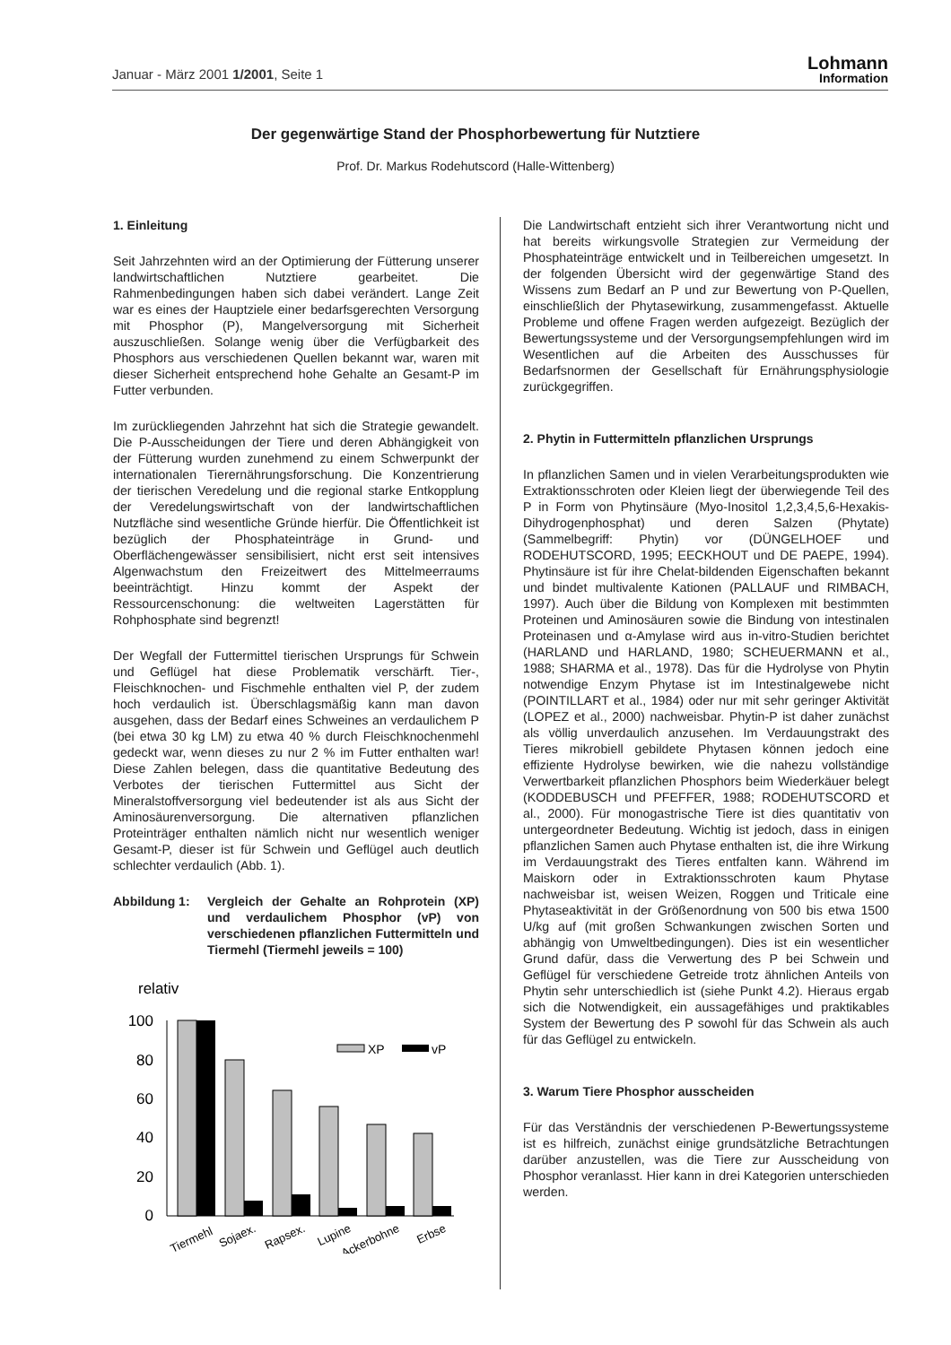Januar - März 2001 1/2001, Seite 1
Lohmann
Information
Der gegenwärtige Stand der Phosphorbewertung für Nutztiere
Prof. Dr. Markus Rodehutscord (Halle-Wittenberg)
1. Einleitung
Seit Jahrzehnten wird an der Optimierung der Fütterung unserer landwirtschaftlichen Nutztiere gearbeitet. Die Rahmenbedingungen haben sich dabei verändert. Lange Zeit war es eines der Hauptziele einer bedarfsgerechten Versorgung mit Phosphor (P), Mangelversorgung mit Sicherheit auszuschließen. Solange wenig über die Verfügbarkeit des Phosphors aus verschiedenen Quellen bekannt war, waren mit dieser Sicherheit entsprechend hohe Gehalte an Gesamt-P im Futter verbunden.
Im zurückliegenden Jahrzehnt hat sich die Strategie gewandelt. Die P-Ausscheidungen der Tiere und deren Abhängigkeit von der Fütterung wurden zunehmend zu einem Schwerpunkt der internationalen Tierernährungsforschung. Die Konzentrierung der tierischen Veredelung und die regional starke Entkopplung der Veredelungswirtschaft von der landwirtschaftlichen Nutzfläche sind wesentliche Gründe hierfür. Die Öffentlichkeit ist bezüglich der Phosphateinträge in Grund- und Oberflächengewässer sensibilisiert, nicht erst seit intensives Algenwachstum den Freizeitwert des Mittelmeerraums beeinträchtigt. Hinzu kommt der Aspekt der Ressourcenschonung: die weltweiten Lagerstätten für Rohphosphate sind begrenzt!
Der Wegfall der Futtermittel tierischen Ursprungs für Schwein und Geflügel hat diese Problematik verschärft. Tier-, Fleischknochen- und Fischmehle enthalten viel P, der zudem hoch verdaulich ist. Überschlagsmäßig kann man davon ausgehen, dass der Bedarf eines Schweines an verdaulichem P (bei etwa 30 kg LM) zu etwa 40 % durch Fleischknochenmehl gedeckt war, wenn dieses zu nur 2 % im Futter enthalten war! Diese Zahlen belegen, dass die quantitative Bedeutung des Verbotes der tierischen Futtermittel aus Sicht der Mineralstoffversorgung viel bedeutender ist als aus Sicht der Aminosäurenversorgung. Die alternativen pflanzlichen Proteinträger enthalten nämlich nicht nur wesentlich weniger Gesamt-P, dieser ist für Schwein und Geflügel auch deutlich schlechter verdaulich (Abb. 1).
Abbildung 1: Vergleich der Gehalte an Rohprotein (XP) und verdaulichem Phosphor (vP) von verschiedenen pflanzlichen Futtermitteln und Tiermehl (Tiermehl jeweils = 100)
relativ
100
80
60
40
20
0
XP
vP
Tiermehl
Sojaex.
Rapsex.
Lupine
Ackerbohne
Erbse
Die Landwirtschaft entzieht sich ihrer Verantwortung nicht und hat bereits wirkungsvolle Strategien zur Vermeidung der Phosphateinträge entwickelt und in Teilbereichen umgesetzt. In der folgenden Übersicht wird der gegenwärtige Stand des Wissens zum Bedarf an P und zur Bewertung von P-Quellen, einschließlich der Phytasewirkung, zusammengefasst. Aktuelle Probleme und offene Fragen werden aufgezeigt. Bezüglich der Bewertungssysteme und der Versorgungsempfehlungen wird im Wesentlichen auf die Arbeiten des Ausschusses für Bedarfsnormen der Gesellschaft für Ernährungsphysiologie zurückgegriffen.
2. Phytin in Futtermitteln pflanzlichen Ursprungs
In pflanzlichen Samen und in vielen Verarbeitungsprodukten wie Extraktionsschroten oder Kleien liegt der überwiegende Teil des P in Form von Phytinsäure (Myo-Inositol 1,2,3,4,5,6-Hexakis-Dihydrogenphosphat) und deren Salzen (Phytate) (Sammelbegriff: Phytin) vor (DÜNGELHOEF und RODEHUTSCORD, 1995; EECKHOUT und DE PAEPE, 1994). Phytinsäure ist für ihre Chelat-bildenden Eigenschaften bekannt und bindet multivalente Kationen (PALLAUF und RIMBACH, 1997). Auch über die Bildung von Komplexen mit bestimmten Proteinen und Aminosäuren sowie die Bindung von intestinalen Proteinasen und α-Amylase wird aus in-vitro-Studien berichtet (HARLAND und HARLAND, 1980; SCHEUERMANN et al., 1988; SHARMA et al., 1978). Das für die Hydrolyse von Phytin notwendige Enzym Phytase ist im Intestinalgewebe nicht (POINTILLART et al., 1984) oder nur mit sehr geringer Aktivität (LOPEZ et al., 2000) nachweisbar. Phytin-P ist daher zunächst als völlig unverdaulich anzusehen. Im Verdauungstrakt des Tieres mikrobiell gebildete Phytasen können jedoch eine effiziente Hydrolyse bewirken, wie die nahezu vollständige Verwertbarkeit pflanzlichen Phosphors beim Wiederkäuer belegt (KODDEBUSCH und PFEFFER, 1988; RODEHUTSCORD et al., 2000). Für monogastrische Tiere ist dies quantitativ von untergeordneter Bedeutung. Wichtig ist jedoch, dass in einigen pflanzlichen Samen auch Phytase enthalten ist, die ihre Wirkung im Verdauungstrakt des Tieres entfalten kann. Während im Maiskorn oder in Extraktionsschroten kaum Phytase nachweisbar ist, weisen Weizen, Roggen und Triticale eine Phytaseaktivität in der Größenordnung von 500 bis etwa 1500 U/kg auf (mit großen Schwankungen zwischen Sorten und abhängig von Umweltbedingungen). Dies ist ein wesentlicher Grund dafür, dass die Verwertung des P bei Schwein und Geflügel für verschiedene Getreide trotz ähnlichen Anteils von Phytin sehr unterschiedlich ist (siehe Punkt 4.2). Hieraus ergab sich die Notwendigkeit, ein aussagefähiges und praktikables System der Bewertung des P sowohl für das Schwein als auch für das Geflügel zu entwickeln.
3. Warum Tiere Phosphor ausscheiden
Für das Verständnis der verschiedenen P-Bewertungssysteme ist es hilfreich, zunächst einige grundsätzliche Betrachtungen darüber anzustellen, was die Tiere zur Ausscheidung von Phosphor veranlasst. Hier kann in drei Kategorien unterschieden werden.